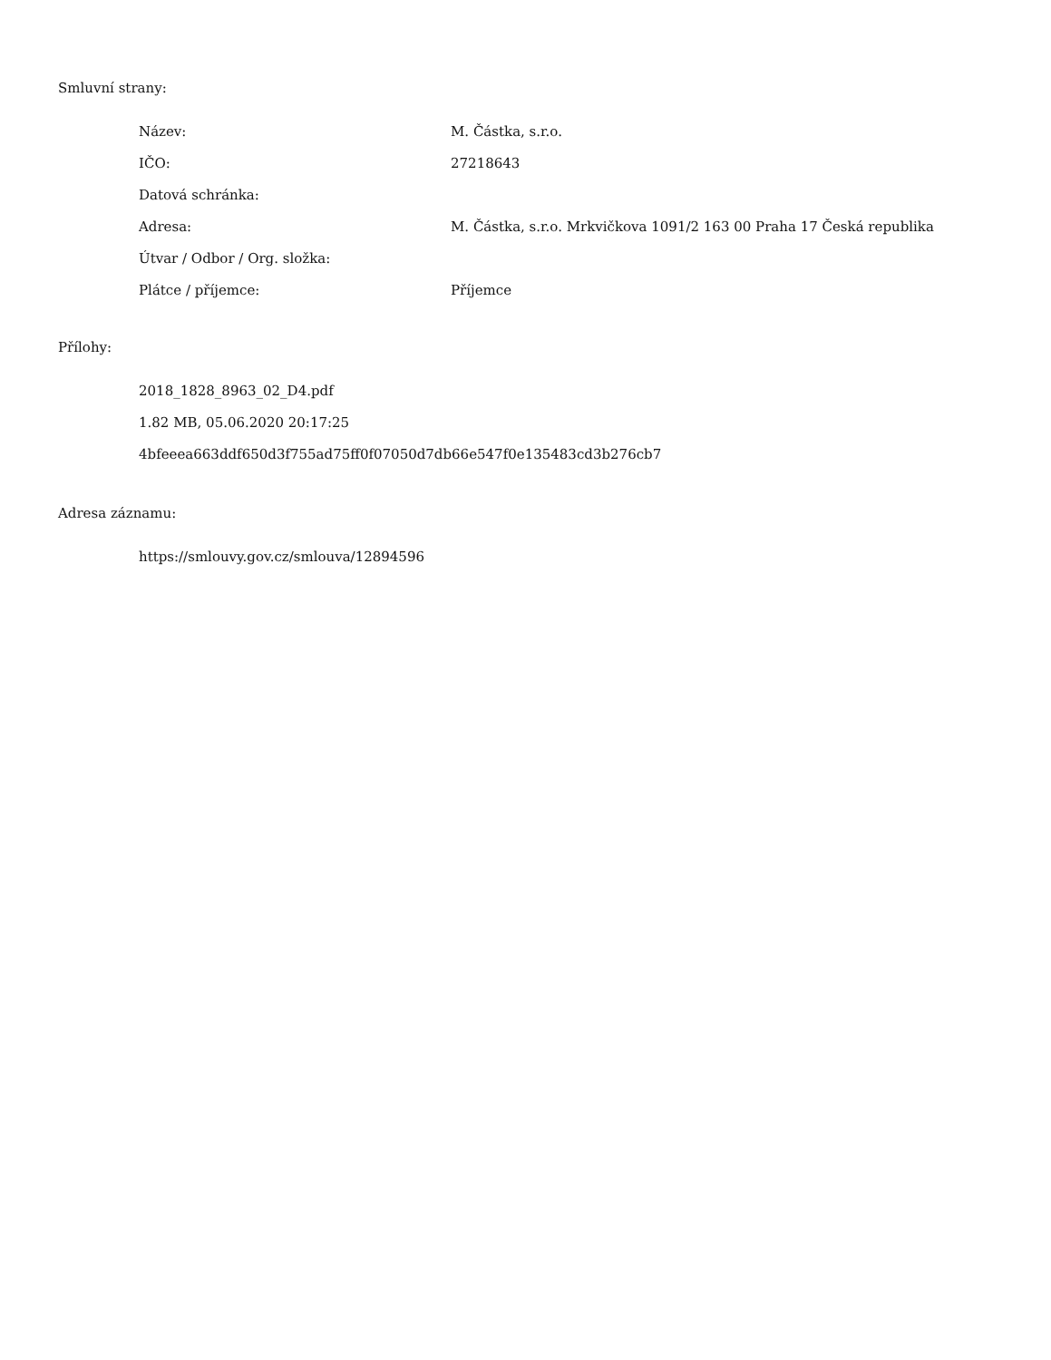Smluvní strany:
| Název: | M. Částka, s.r.o. |
| IČO: | 27218643 |
| Datová schránka: | |
| Adresa: | M. Částka, s.r.o. Mrkvičkova 1091/2 163 00 Praha 17 Česká republika |
| Útvar / Odbor / Org. složka: | |
| Plátce / příjemce: | Příjemce |
Přílohy:
2018_1828_8963_02_D4.pdf
1.82 MB, 05.06.2020 20:17:25
4bfeeea663ddf650d3f755ad75ff0f07050d7db66e547f0e135483cd3b276cb7
Adresa záznamu:
https://smlouvy.gov.cz/smlouva/12894596